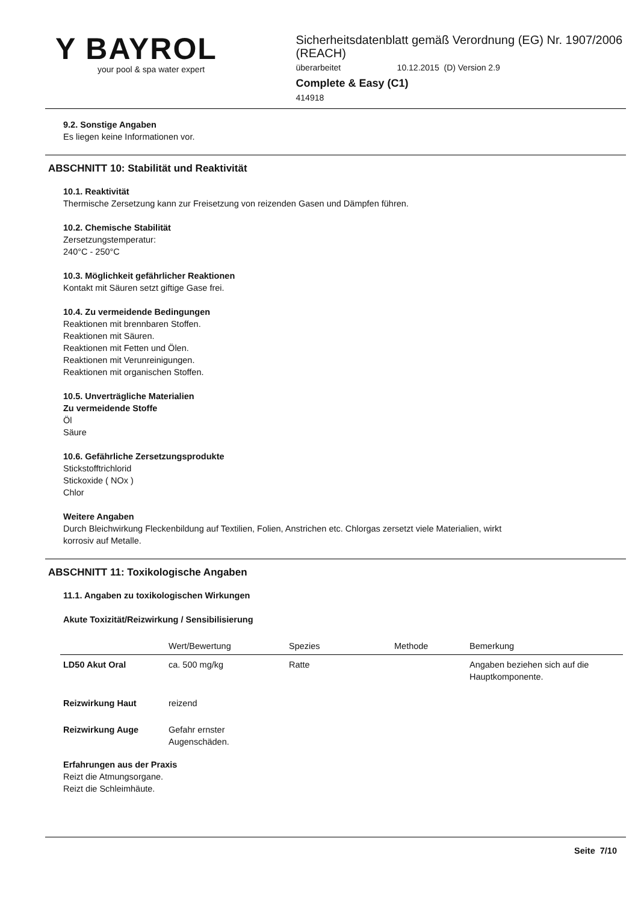Y BAYROL
your pool & spa water expert
Sicherheitsdatenblatt gemäß Verordnung (EG) Nr. 1907/2006 (REACH)
überarbeitet 10.12.2015 (D) Version 2.9
Complete & Easy (C1)
414918
9.2. Sonstige Angaben
Es liegen keine Informationen vor.
ABSCHNITT 10: Stabilität und Reaktivität
10.1. Reaktivität
Thermische Zersetzung kann zur Freisetzung von reizenden Gasen und Dämpfen führen.
10.2. Chemische Stabilität
Zersetzungstemperatur:
240°C - 250°C
10.3. Möglichkeit gefährlicher Reaktionen
Kontakt mit Säuren setzt giftige Gase frei.
10.4. Zu vermeidende Bedingungen
Reaktionen mit brennbaren Stoffen.
Reaktionen mit Säuren.
Reaktionen mit Fetten und Ölen.
Reaktionen mit Verunreinigungen.
Reaktionen mit organischen Stoffen.
10.5. Unverträgliche Materialien
Zu vermeidende Stoffe
Öl
Säure
10.6. Gefährliche Zersetzungsprodukte
Stickstofftrichlorid
Stickoxide ( NOx )
Chlor
Weitere Angaben
Durch Bleichwirkung Fleckenbildung auf Textilien, Folien, Anstrichen etc. Chlorgas zersetzt viele Materialien, wirkt
korrosiv auf Metalle.
ABSCHNITT 11: Toxikologische Angaben
11.1. Angaben zu toxikologischen Wirkungen
Akute Toxizität/Reizwirkung / Sensibilisierung
| | Wert/Bewertung | Spezies | Methode | Bemerkung |
| --- | --- | --- | --- | --- |
| LD50 Akut Oral | ca. 500 mg/kg | Ratte | | Angaben beziehen sich auf die Hauptkomponente. |
| Reizwirkung Haut | reizend | | | |
| Reizwirkung Auge | Gefahr ernster Augenschäden. | | | |
Erfahrungen aus der Praxis
Reizt die Atmungsorgane.
Reizt die Schleimhäute.
Seite 7/10